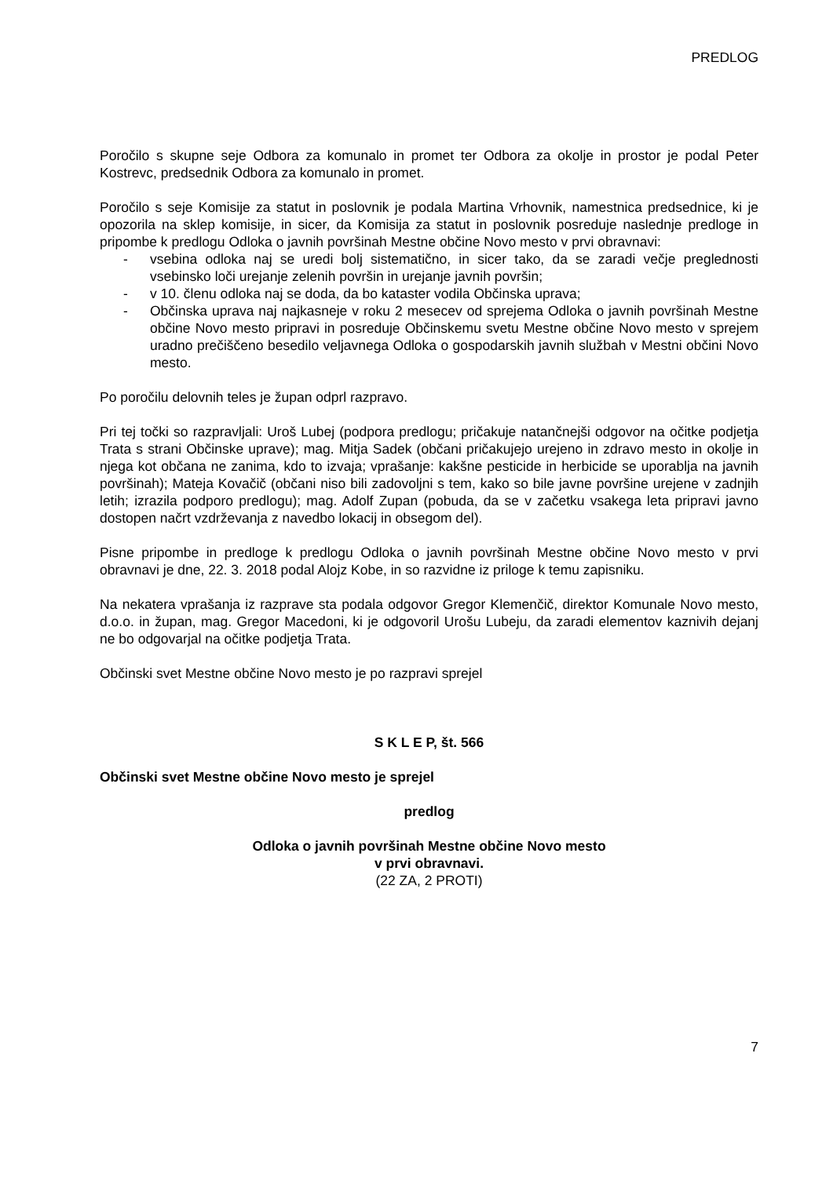PREDLOG
Poročilo s skupne seje Odbora za komunalo in promet ter Odbora za okolje in prostor je podal Peter Kostrevc, predsednik Odbora za komunalo in promet.
Poročilo s seje Komisije za statut in poslovnik je podala Martina Vrhovnik, namestnica predsednice, ki je opozorila na sklep komisije, in sicer, da Komisija za statut in poslovnik posreduje naslednje predloge in pripombe k predlogu Odloka o javnih površinah Mestne občine Novo mesto v prvi obravnavi:
- vsebina odloka naj se uredi bolj sistematično, in sicer tako, da se zaradi večje preglednosti vsebinsko loči urejanje zelenih površin in urejanje javnih površin;
- v 10. členu odloka naj se doda, da bo kataster vodila Občinska uprava;
- Občinska uprava naj najkasneje v roku 2 mesecev od sprejema Odloka o javnih površinah Mestne občine Novo mesto pripravi in posreduje Občinskemu svetu Mestne občine Novo mesto v sprejem uradno prečiščeno besedilo veljavnega Odloka o gospodarskih javnih službah v Mestni občini Novo mesto.
Po poročilu delovnih teles je župan odprl razpravo.
Pri tej točki so razpravljali: Uroš Lubej (podpora predlogu; pričakuje natančnejši odgovor na očitke podjetja Trata s strani Občinske uprave); mag. Mitja Sadek (občani pričakujejo urejeno in zdravo mesto in okolje in njega kot občana ne zanima, kdo to izvaja; vprašanje: kakšne pesticide in herbicide se uporablja na javnih površinah); Mateja Kovačič (občani niso bili zadovoljni s tem, kako so bile javne površine urejene v zadnjih letih; izrazila podporo predlogu); mag. Adolf Zupan (pobuda, da se v začetku vsakega leta pripravi javno dostopen načrt vzdrževanja z navedbo lokacij in obsegom del).
Pisne pripombe in predloge k predlogu Odloka o javnih površinah Mestne občine Novo mesto v prvi obravnavi je dne, 22. 3. 2018 podal Alojz Kobe, in so razvidne iz priloge k temu zapisniku.
Na nekatera vprašanja iz razprave sta podala odgovor Gregor Klemenčič, direktor Komunale Novo mesto, d.o.o. in župan, mag. Gregor Macedoni, ki je odgovoril Urošu Lubeju, da zaradi elementov kaznivih dejanj ne bo odgovarjal na očitke podjetja Trata.
Občinski svet Mestne občine Novo mesto je po razpravi sprejel
S K L E P, št. 566
Občinski svet Mestne občine Novo mesto je sprejel
predlog
Odloka o javnih površinah Mestne občine Novo mesto
v prvi obravnavi.
(22 ZA, 2 PROTI)
7